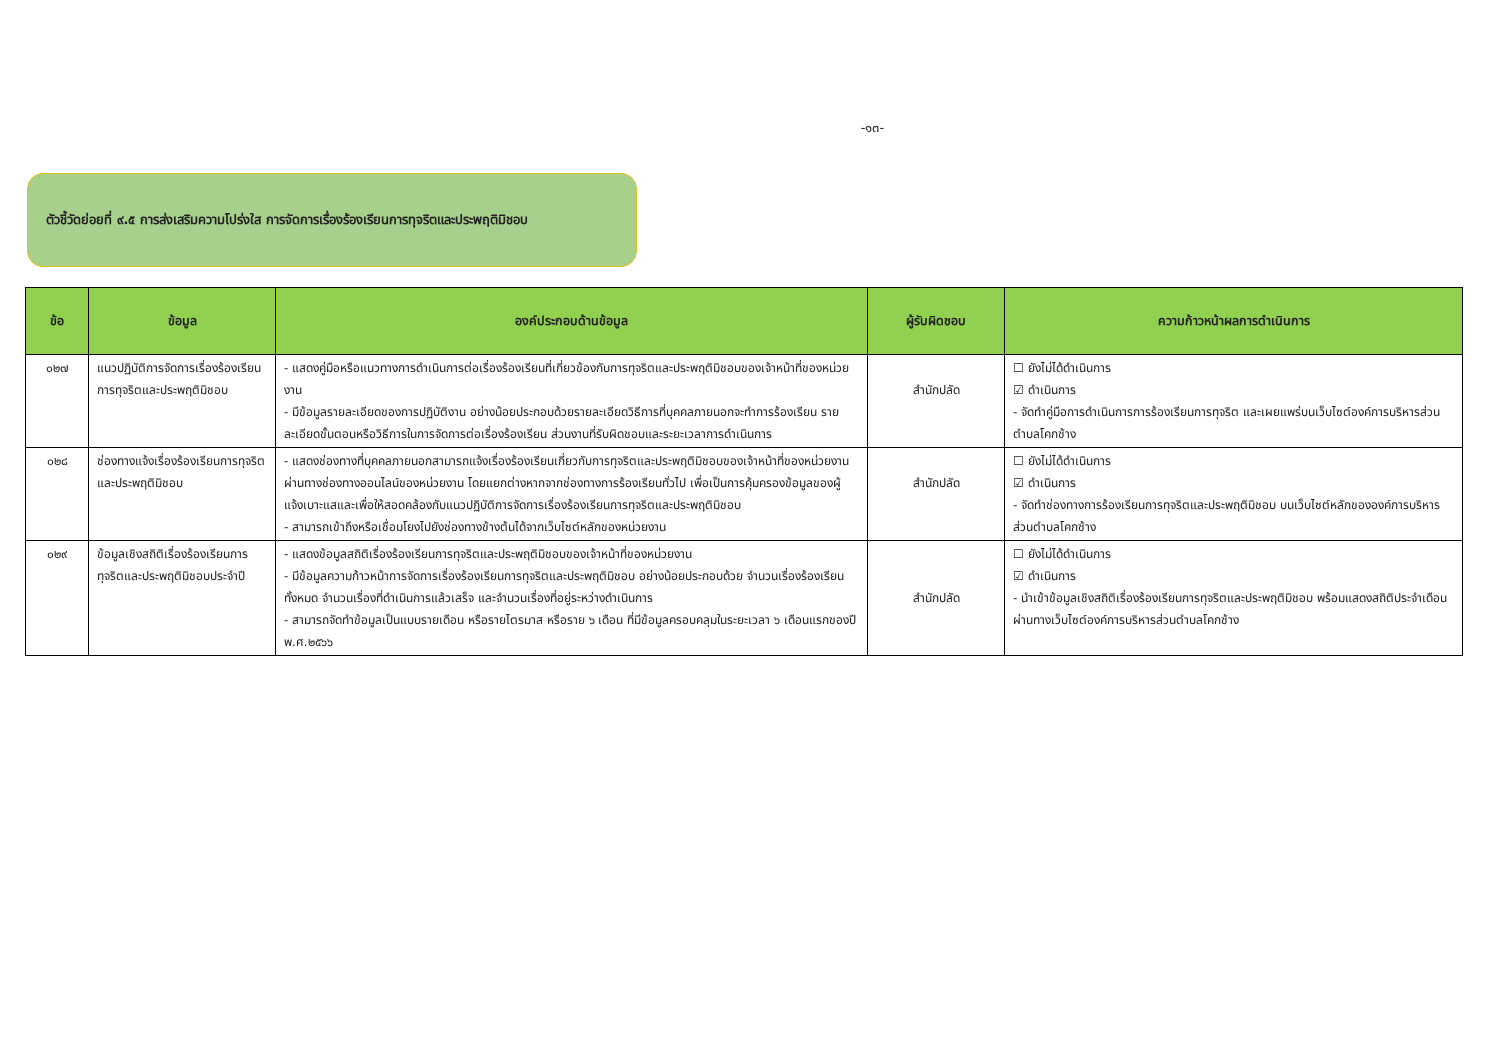-๑๓-
ตัวชี้วัดย่อยที่ ๙.๕ การส่งเสริมความโปร่งใส การจัดการเรื่องร้องเรียนการทุจริตและประพฤติมิชอบ
| ข้อ | ข้อมูล | องค์ประกอบด้านข้อมูล | ผู้รับผิดชอบ | ความก้าวหน้าผลการดำเนินการ |
| --- | --- | --- | --- | --- |
| ๐๒๗ | แนวปฏิบัติการจัดการเรื่องร้องเรียนการทุจริตและประพฤติมิชอบ | - แสดงคู่มือหรือแนวทางการดำเนินการต่อเรื่องร้องเรียนที่เกี่ยวข้องกับการทุจริตและประพฤติมิชอบของเจ้าหน้าที่ของหน่วยงาน - มีข้อมูลรายละเอียดของการปฏิบัติงาน อย่างน้อยประกอบด้วยรายละเอียดวิธีการที่บุคคลภายนอกจะทำการร้องเรียน รายละเอียดขั้นตอนหรือวิธีการในการจัดการต่อเรื่องร้องเรียน ส่วนงานที่รับผิดชอบและระยะเวลาการดำเนินการ | สำนักปลัด | ☐ ยังไม่ได้ดำเนินการ ☑ ดำเนินการ - จัดทำคู่มือการดำเนินการการร้องเรียนการทุจริต และเผยแพร่บนเว็บไซต์องค์การบริหารส่วนตำบลโคกช้าง |
| ๐๒๘ | ช่องทางแจ้งเรื่องร้องเรียนการทุจริตและประพฤติมิชอบ | - แสดงช่องทางที่บุคคลภายนอกสามารถแจ้งเรื่องร้องเรียนเกี่ยวกับการทุจริตและประพฤติมิชอบของเจ้าหน้าที่ของหน่วยงานผ่านทางช่องทางออนไลน์ของหน่วยงาน โดยแยกต่างหากจากช่องทางการร้องเรียนทั่วไป เพื่อเป็นการคุ้มครองข้อมูลของผู้แจ้งเบาะแสและเพื่อให้สอดคล้องกับแนวปฏิบัติการจัดการเรื่องร้องเรียนการทุจริตและประพฤติมิชอบ - สามารถเข้าถึงหรือเชื่อมโยงไปยังช่องทางข้างต้นได้จากเว็บไซต์หลักของหน่วยงาน | สำนักปลัด | ☐ ยังไม่ได้ดำเนินการ ☑ ดำเนินการ - จัดทำช่องทางการร้องเรียนการทุจริตและประพฤติมิชอบ บนเว็บไซต์หลักขององค์การบริหารส่วนตำบลโคกช้าง |
| ๐๒๙ | ข้อมูลเชิงสถิติเรื่องร้องเรียนการทุจริตและประพฤติมิชอบประจำปี | - แสดงข้อมูลสถิติเรื่องร้องเรียนการทุจริตและประพฤติมิชอบของเจ้าหน้าที่ของหน่วยงาน - มีข้อมูลความก้าวหน้าการจัดการเรื่องร้องเรียนการทุจริตและประพฤติมิชอบ อย่างน้อยประกอบด้วย จำนวนเรื่องร้องเรียนทั้งหมด จำนวนเรื่องที่ดำเนินการแล้วเสร็จ และจำนวนเรื่องที่อยู่ระหว่างดำเนินการ - สามารถจัดทำข้อมูลเป็นแบบรายเดือน หรือรายไตรมาส หรือราย ๖ เดือน ที่มีข้อมูลครอบคลุมในระยะเวลา ๖ เดือนแรกของปี พ.ศ.๒๕๖๖ | สำนักปลัด | ☐ ยังไม่ได้ดำเนินการ ☑ ดำเนินการ - นำเข้าข้อมูลเชิงสถิติเรื่องร้องเรียนการทุจริตและประพฤติมิชอบ พร้อมแสดงสถิติประจำเดือนผ่านทางเว็บไซต์องค์การบริหารส่วนตำบลโคกช้าง |